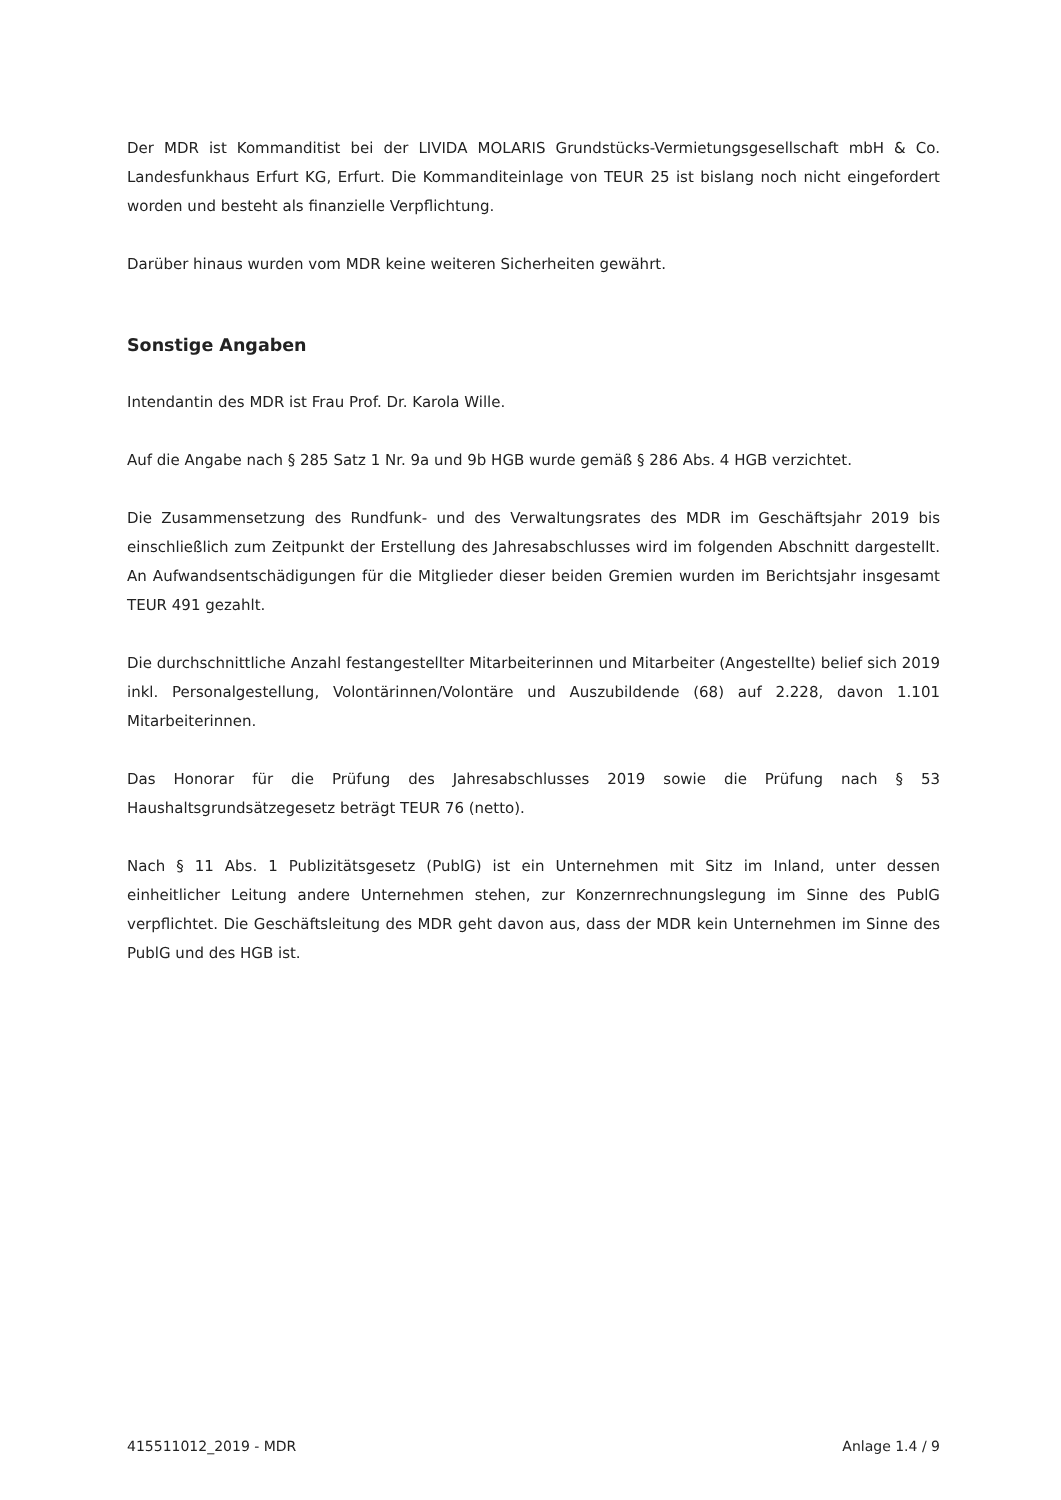Der MDR ist Kommanditist bei der LIVIDA MOLARIS Grundstücks-Vermietungsgesellschaft mbH & Co. Landesfunkhaus Erfurt KG, Erfurt. Die Kommanditeinlage von TEUR 25 ist bislang noch nicht eingefordert worden und besteht als finanzielle Verpflichtung.
Darüber hinaus wurden vom MDR keine weiteren Sicherheiten gewährt.
Sonstige Angaben
Intendantin des MDR ist Frau Prof. Dr. Karola Wille.
Auf die Angabe nach § 285 Satz 1 Nr. 9a und 9b HGB wurde gemäß § 286 Abs. 4 HGB verzichtet.
Die Zusammensetzung des Rundfunk- und des Verwaltungsrates des MDR im Geschäftsjahr 2019 bis einschließlich zum Zeitpunkt der Erstellung des Jahresabschlusses wird im folgenden Abschnitt dargestellt. An Aufwandsentschädigungen für die Mitglieder dieser beiden Gremien wurden im Berichtsjahr insgesamt TEUR 491 gezahlt.
Die durchschnittliche Anzahl festangestellter Mitarbeiterinnen und Mitarbeiter (Angestellte) belief sich 2019 inkl. Personalgestellung, Volontärinnen/Volontäre und Auszubildende (68) auf 2.228, davon 1.101 Mitarbeiterinnen.
Das Honorar für die Prüfung des Jahresabschlusses 2019 sowie die Prüfung nach § 53 Haushaltsgrundsätzegesetz beträgt TEUR 76 (netto).
Nach § 11 Abs. 1 Publizitätsgesetz (PublG) ist ein Unternehmen mit Sitz im Inland, unter dessen einheitlicher Leitung andere Unternehmen stehen, zur Konzernrechnungslegung im Sinne des PublG verpflichtet. Die Geschäftsleitung des MDR geht davon aus, dass der MDR kein Unternehmen im Sinne des PublG und des HGB ist.
415511012_2019 - MDR Anlage 1.4 / 9